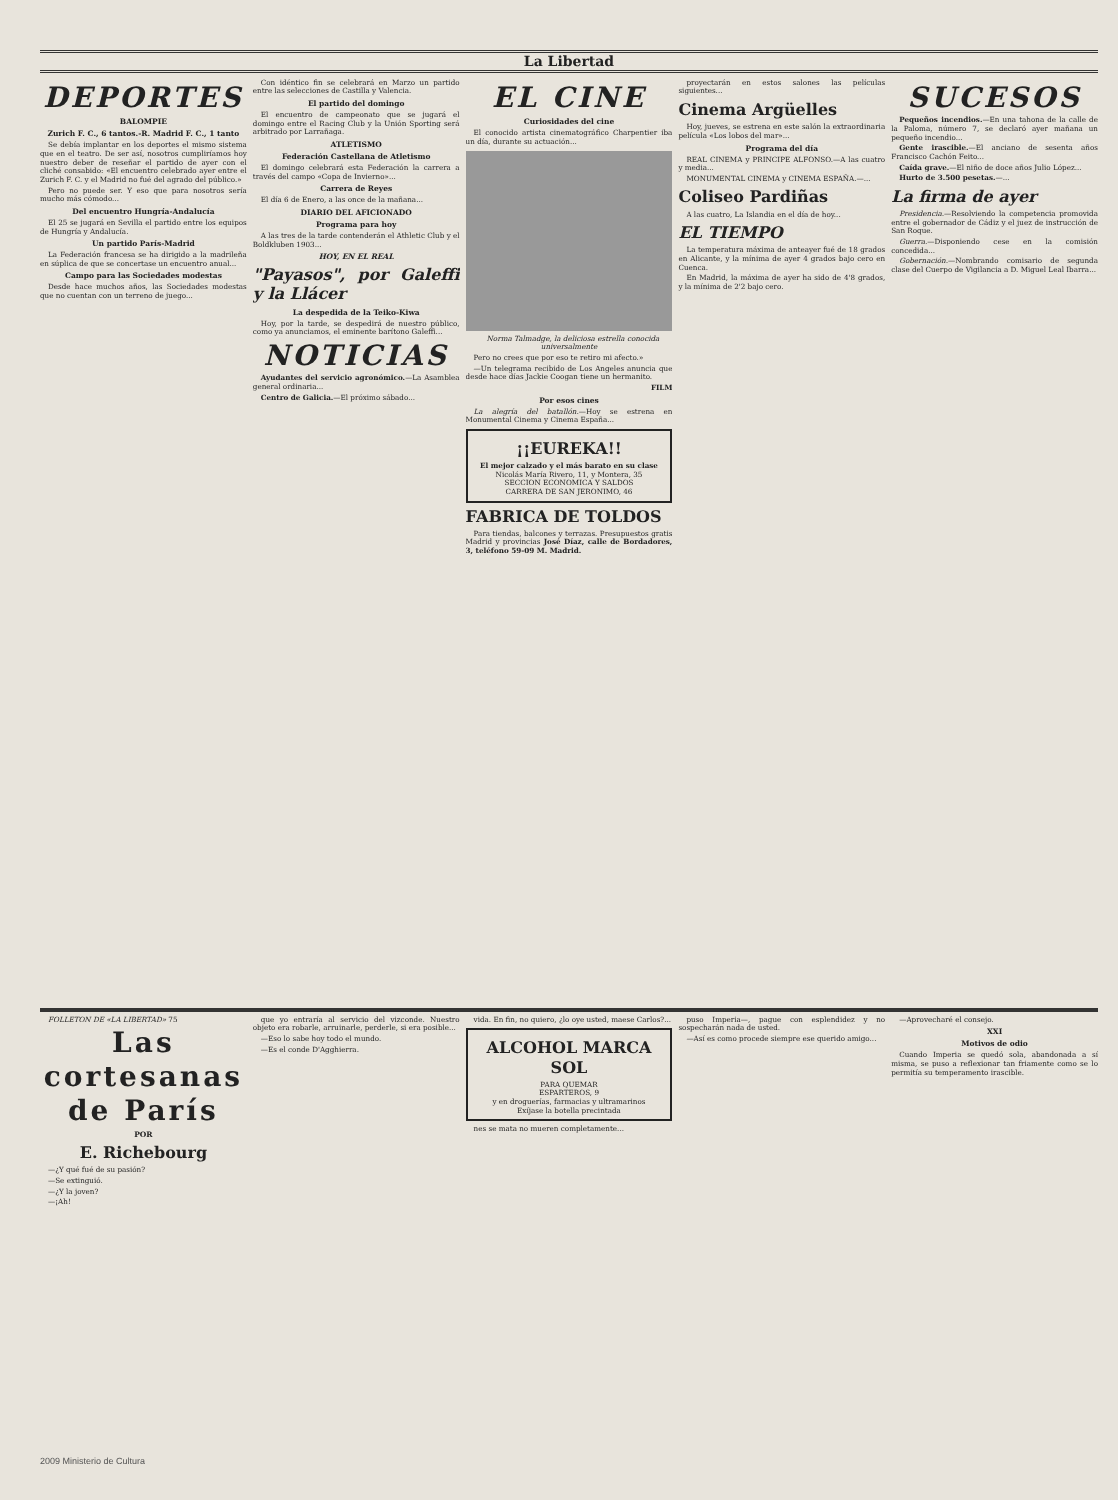La Libertad
DEPORTES
BALOMPIE
Zurich F. C., 6 tantos.-R. Madrid F. C., 1 tanto
Se debía implantar en los deportes el mismo sistema que en el teatro. De ser así, nosotros cumpliríamos hoy nuestro deber de reseñar el partido de ayer con el cliché consabido: «El encuentro celebrado ayer entre el Zurich F. C. y el Madrid no fué del agrado del público.»
Pero no puede ser. Y eso que para nosotros sería mucho más cómodo...
Del encuentro Hungría-Andalucía
El 25 se jugará en Sevilla el partido entre los equipos de Hungría y Andalucía.
Un partido París-Madrid
La Federación francesa se ha dirigido a la madrileña en súplica de que se concertase un encuentro anual...
Campo para las Sociedades modestas
Desde hace muchos años, las Sociedades modestas que no cuentan con un terreno de juego...
Con idéntico fin se celebrará en Marzo un partido entre las selecciones de Castilla y Valencia.
El partido del domingo
El encuentro de campeonato que se jugará el domingo entre el Racing Club y la Unión Sporting será arbitrado por Larrañaga.
ATLETISMO
Federación Castellana de Atletismo
El domingo celebrará esta Federación la carrera a través del campo «Copa de Invierno»...
Carrera de Reyes
El día 6 de Enero, a las once de la mañana...
DIARIO DEL AFICIONADO
Programa para hoy
A las tres de la tarde contenderán el Athletic Club y el Boldkluben 1903...
HOY, EN EL REAL
"Payasos", por Galeffi y la Llácer
La despedida de la Teiko-Kiwa
Hoy, por la tarde, se despedirá de nuestro público, como ya anunciamos, el eminente barítono Galeffi...
NOTICIAS
Ayudantes del servicio agronómico.—La Asamblea general ordinaria...
Centro de Galicia.—El próximo sábado...
EL CINE
Curiosidades del cine
El conocido artista cinematográfico Charpentier iba un día, durante su actuación...
Norma Talmadge, la deliciosa estrella conocida universalmente
Pero no crees que por eso te retiro mi afecto.»
—Un telegrama recibido de Los Angeles anuncia que desde hace días Jackie Coogan tiene un hermanito.
FILM
Por esos cines
La alegría del batallón.—Hoy se estrena en Monumental Cinema y Cinema España...
¡¡EUREKA!!
El mejor calzado y el más barato en su clase
Nicolás María Rivero, 11, y Montera, 35
SECCION ECONOMICA Y SALDOS
CARRERA DE SAN JERONIMO, 46
FABRICA DE TOLDOS
Para tiendas, balcones y terrazas. Presupuestos gratis Madrid y provincias José Díaz, calle de Bordadores, 3, teléfono 59-09 M. Madrid.
proyectarán en estos salones las películas siguientes...
Cinema Argüelles
Hoy, jueves, se estrena en este salón la extraordinaria película «Los lobos del mar»...
Programa del día
REAL CINEMA y PRINCIPE ALFONSO.—A las cuatro y media...
MONUMENTAL CINEMA y CINEMA ESPAÑA.—...
Coliseo Pardiñas
A las cuatro, La Islandia en el día de hoy...
EL TIEMPO
La temperatura máxima de anteayer fué de 18 grados en Alicante, y la mínima de ayer 4 grados bajo cero en Cuenca.
En Madrid, la máxima de ayer ha sido de 4'8 grados, y la mínima de 2'2 bajo cero.
SUCESOS
Pequeños incendios.—En una tahona de la calle de la Paloma, número 7, se declaró ayer mañana un pequeño incendio...
Gente irascible.—El anciano de sesenta años Francisco Cachón Feito...
Caída grave.—El niño de doce años Julio López...
Hurto de 3.500 pesetas.—...
La firma de ayer
Presidencia.—Resolviendo la competencia promovida entre el gobernador de Cádiz y el juez de instrucción de San Roque.
Guerra.—Disponiendo cese en la comisión concedida...
Gobernación.—Nombrando comisario de segunda clase del Cuerpo de Vigilancia a D. Miguel Leal Ibarra...
FOLLETON DE «LA LIBERTAD» 75
Las cortesanas de París
POR
E. Richebourg
—¿Y qué fué de su pasión?
—Se extinguió.
—¿Y la joven?
—¡Ah!
que yo entraría al servicio del vizconde. Nuestro objeto era robarle, arruinarle, perderle, si era posible...
—Eso lo sabe hoy todo el mundo.
—Es el conde D'Agghierra.
vida. En fin, no quiero, ¿lo oye usted, maese Carlos?...
ALCOHOL MARCA SOL
PARA QUEMAR
ESPARTEROS, 9
y en droguerías, farmacias y ultramarinos
Exíjase la botella precintada
nes se mata no mueren completamente...
puso Imperia—, pague con esplendidez y no sospecharán nada de usted.
—Así es como procede siempre ese querido amigo...
—Aprovecharé el consejo.
XXI
Motivos de odio
Cuando Imperia se quedó sola, abandonada a sí misma, se puso a reflexionar tan friamente como se lo permitía su temperamento irascible.
2009 Ministerio de Cultura